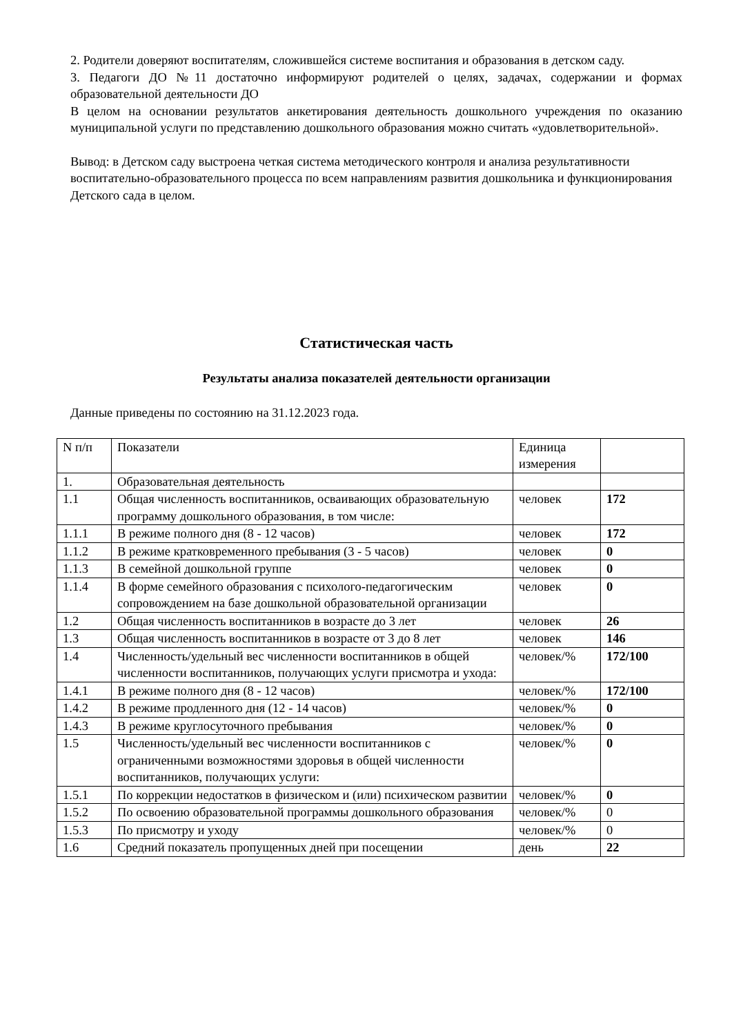2. Родители доверяют воспитателям, сложившейся системе воспитания и образования в детском саду.
3. Педагоги ДО №11 достаточно информируют родителей о целях, задачах, содержании и формах образовательной деятельности ДО
В целом на основании результатов анкетирования деятельность дошкольного учреждения по оказанию муниципальной услуги по представлению дошкольного образования можно считать «удовлетворительной».
Вывод: в Детском саду выстроена четкая система методического контроля и анализа результативности воспитательно-образовательного процесса по всем направлениям развития дошкольника и функционирования Детского сада в целом.
Статистическая часть
Результаты анализа показателей деятельности организации
Данные приведены по состоянию на 31.12.2023 года.
| N п/п | Показатели | Единица измерения | |
| 1. | Образовательная деятельность | | |
| 1.1 | Общая численность воспитанников, осваивающих образовательную программу дошкольного образования, в том числе: | человек | 172 |
| 1.1.1 | В режиме полного дня (8 - 12 часов) | человек | 172 |
| 1.1.2 | В режиме кратковременного пребывания (3 - 5 часов) | человек | 0 |
| 1.1.3 | В семейной дошкольной группе | человек | 0 |
| 1.1.4 | В форме семейного образования с психолого-педагогическим сопровождением на базе дошкольной образовательной организации | человек | 0 |
| 1.2 | Общая численность воспитанников в возрасте до 3 лет | человек | 26 |
| 1.3 | Общая численность воспитанников в возрасте от 3 до 8 лет | человек | 146 |
| 1.4 | Численность/удельный вес численности воспитанников в общей численности воспитанников, получающих услуги присмотра и ухода: | человек/% | 172/100 |
| 1.4.1 | В режиме полного дня (8 - 12 часов) | человек/% | 172/100 |
| 1.4.2 | В режиме продленного дня (12 - 14 часов) | человек/% | 0 |
| 1.4.3 | В режиме круглосуточного пребывания | человек/% | 0 |
| 1.5 | Численность/удельный вес численности воспитанников с ограниченными возможностями здоровья в общей численности воспитанников, получающих услуги: | человек/% | 0 |
| 1.5.1 | По коррекции недостатков в физическом и (или) психическом развитии | человек/% | 0 |
| 1.5.2 | По освоению образовательной программы дошкольного образования | человек/% | 0 |
| 1.5.3 | По присмотру и уходу | человек/% | 0 |
| 1.6 | Средний показатель пропущенных дней при посещении | день | 22 |